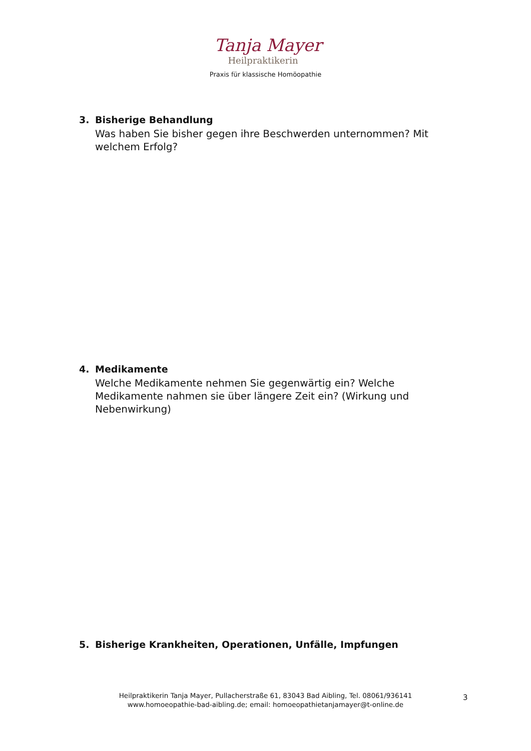Tanja Mayer
Heilpraktikerin
Praxis für klassische Homöopathie
3. Bisherige Behandlung
Was haben Sie bisher gegen ihre Beschwerden unternommen? Mit welchem Erfolg?
4. Medikamente
Welche Medikamente nehmen Sie gegenwärtig ein? Welche Medikamente nahmen sie über längere Zeit ein? (Wirkung und Nebenwirkung)
5. Bisherige Krankheiten, Operationen, Unfälle, Impfungen
Heilpraktikerin Tanja Mayer, Pullacherstraße 61, 83043 Bad Aibling, Tel. 08061/936141
www.homoeopathie-bad-aibling.de; email: homoeopathietanjamayer@t-online.de
3